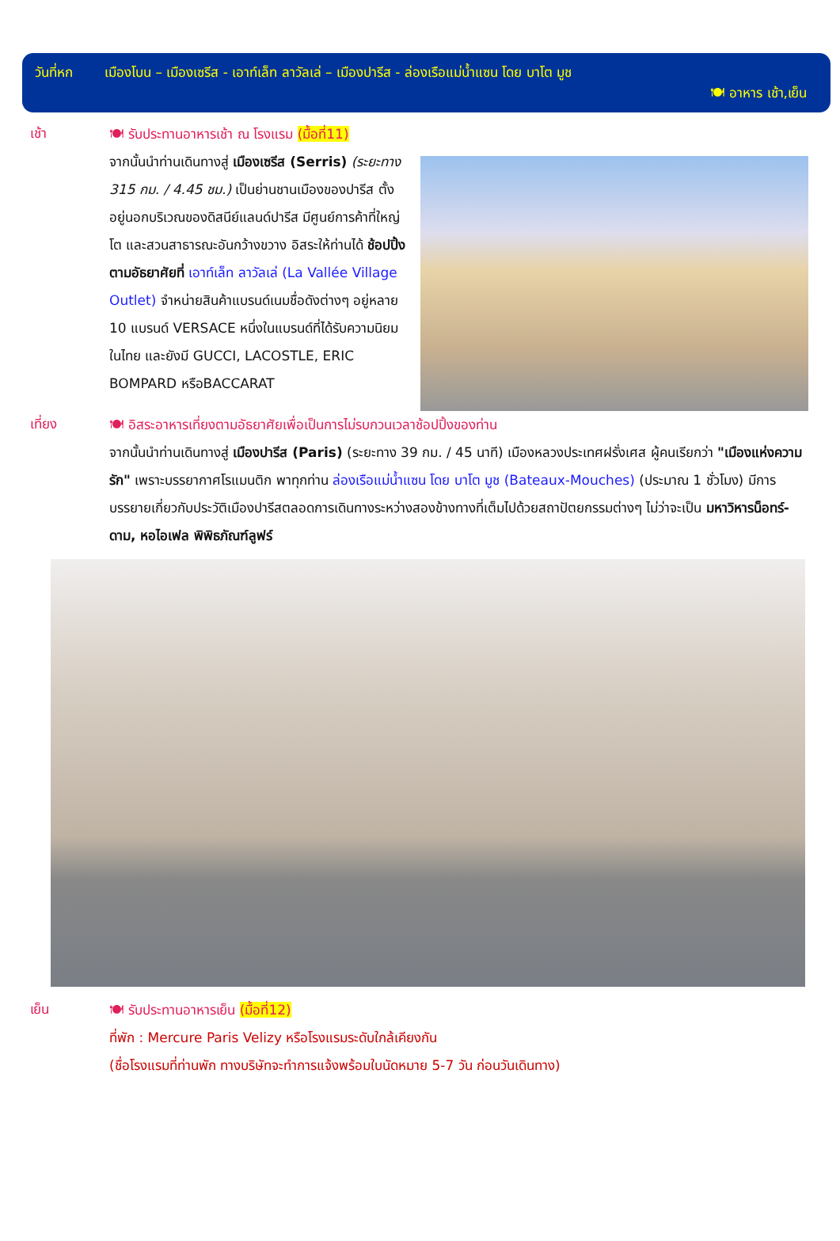วันที่หก เมืองโบน – เมืองเซรีส - เอาท์เล็ท ลาวัลเล่ – เมืองปารีส - ล่องเรือแม่น้ำแซน โดย บาโต มูช
🍽 อาหาร เช้า,เย็น
เช้า
🍽 รับประทานอาหารเช้า ณ โรงแรม (มื้อที่11)
จากนั้นนำท่านเดินทางสู่ เมืองเซรีส (Serris) (ระยะทาง 315 กม. / 4.45 ชม.) เป็นย่านชานเมืองของปารีส ตั้งอยู่นอกบริเวณของดิสนีย์แลนด์ปารีส มีศูนย์การค้าที่ใหญ่โต และสวนสาธารณะอันกว้างขวาง อิสระให้ท่านได้ ช้อปปิ้งตามอัธยาศัยที่ เอาท์เล็ท ลาวัลเล่ (La Vallée Village Outlet) จำหน่ายสินค้าแบรนด์เนมชื่อดังต่างๆ อยู่หลาย 10 แบรนด์ VERSACE หนึ่งในแบรนด์ที่ได้รับความนิยมในไทย และยังมี GUCCI, LACOSTLE, ERIC BOMPARD หรือBACCARAT
เที่ยง
🍽 อิสระอาหารเที่ยงตามอัธยาศัยเพื่อเป็นการไม่รบกวนเวลาช้อปปิ้งของท่าน
จากนั้นนำท่านเดินทางสู่ เมืองปารีส (Paris) (ระยะทาง 39 กม. / 45 นาที) เมืองหลวงประเทศฝรั่งเศส ผู้คนเรียกว่า "เมืองแห่งความรัก" เพราะบรรยากาศโรแมนติก พาทุกท่าน ล่องเรือแม่น้ำแซน โดย บาโต มูช (Bateaux-Mouches) (ประมาณ 1 ชั่วโมง) มีการบรรยายเกี่ยวกับประวัติเมืองปารีสตลอดการเดินทางระหว่างสองข้างทางที่เต็มไปด้วยสถาปัตยกรรมต่างๆ ไม่ว่าจะเป็น มหาวิหารน็อทร์-ดาม, หอไอเฟล พิพิธภัณฑ์ลูฟร์
เย็น
🍽 รับประทานอาหารเย็น (มื้อที่12)
ที่พัก : Mercure Paris Velizy หรือโรงแรมระดับใกล้เคียงกัน
(ชื่อโรงแรมที่ท่านพัก ทางบริษัทจะทำการแจ้งพร้อมใบนัดหมาย 5-7 วัน ก่อนวันเดินทาง)